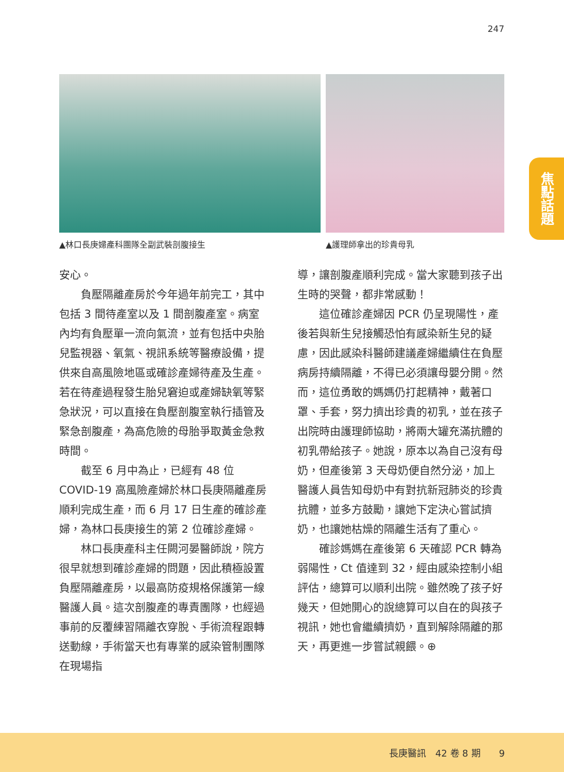247
▲林口長庚婦產科團隊全副武裝剖腹接生 ▲護理師拿出的珍貴母乳
焦點話題
安心。
負壓隔離產房於今年過年前完工，其中包括 3 間待產室以及 1 間剖腹產室。病室內均有負壓單一流向氣流，並有包括中央胎兒監視器、氧氣、視訊系統等醫療設備，提供來自高風險地區或確診產婦待產及生產。若在待產過程發生胎兒窘迫或產婦缺氧等緊急狀況，可以直接在負壓剖腹室執行插管及緊急剖腹產，為高危險的母胎爭取黃金急救時間。
截至 6 月中為止，已經有 48 位 COVID-19 高風險產婦於林口長庚隔離產房順利完成生產，而 6 月 17 日生產的確診產婦，為林口長庚接生的第 2 位確診產婦。
林口長庚產科主任闕河晏醫師說，院方很早就想到確診產婦的問題，因此積極設置負壓隔離產房，以最高防疫規格保護第一線醫護人員。這次剖腹產的專責團隊，也經過事前的反覆練習隔離衣穿脫、手術流程跟轉送動線，手術當天也有專業的感染管制團隊在現場指
導，讓剖腹產順利完成。當大家聽到孩子出生時的哭聲，都非常感動！
這位確診產婦因 PCR 仍呈現陽性，產後若與新生兒接觸恐怕有感染新生兒的疑慮，因此感染科醫師建議產婦繼續住在負壓病房持續隔離，不得已必須讓母嬰分開。然而，這位勇敢的媽媽仍打起精神，戴著口罩、手套，努力擠出珍貴的初乳，並在孩子出院時由護理師協助，將兩大罐充滿抗體的初乳帶給孩子。她說，原本以為自己沒有母奶，但產後第 3 天母奶便自然分泌，加上醫護人員告知母奶中有對抗新冠肺炎的珍貴抗體，並多方鼓勵，讓她下定決心嘗試擠奶，也讓她枯燥的隔離生活有了重心。
確診媽媽在產後第 6 天確認 PCR 轉為弱陽性，Ct 值達到 32，經由感染控制小組評估，總算可以順利出院。雖然晚了孩子好幾天，但她開心的說總算可以自在的與孩子視訊，她也會繼續擠奶，直到解除隔離的那天，再更進一步嘗試親餵。⊕
長庚醫訊　42 卷 8 期　　9